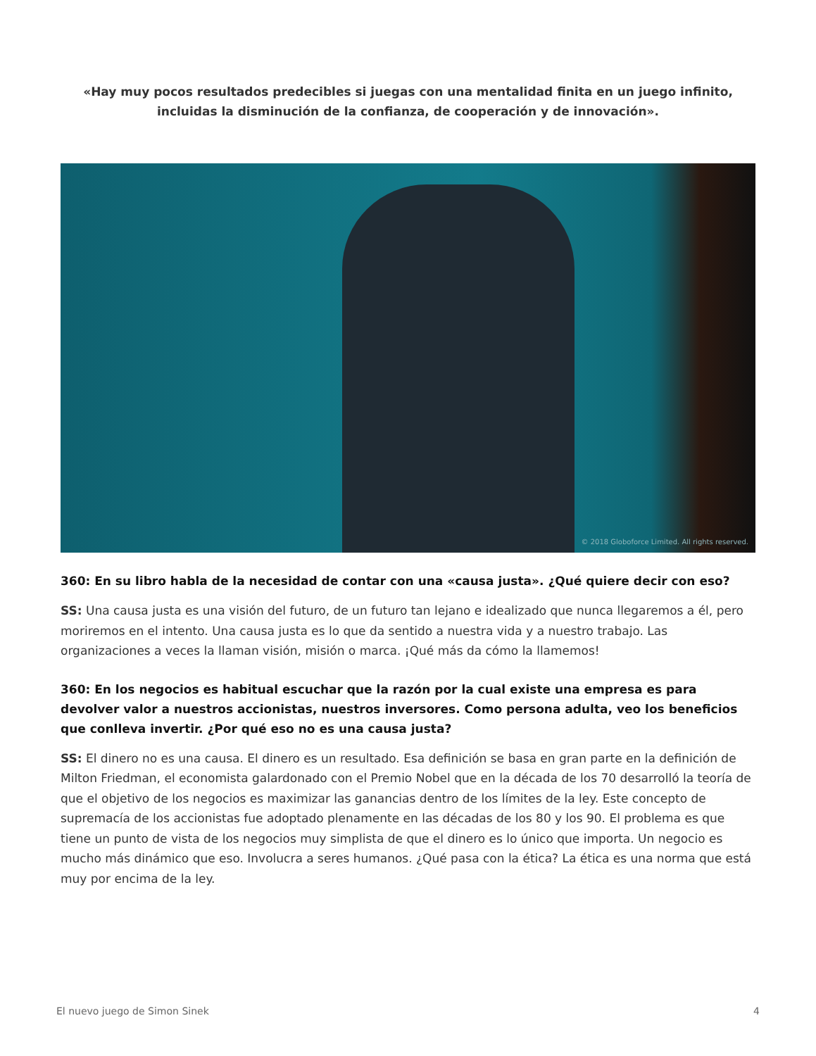«Hay muy pocos resultados predecibles si juegas con una mentalidad finita en un juego infinito, incluidas la disminución de la confianza, de cooperación y de innovación».
© 2018 Globoforce Limited. All rights reserved.
360: En su libro habla de la necesidad de contar con una «causa justa». ¿Qué quiere decir con eso?
SS: Una causa justa es una visión del futuro, de un futuro tan lejano e idealizado que nunca llegaremos a él, pero moriremos en el intento. Una causa justa es lo que da sentido a nuestra vida y a nuestro trabajo. Las organizaciones a veces la llaman visión, misión o marca. ¡Qué más da cómo la llamemos!
360: En los negocios es habitual escuchar que la razón por la cual existe una empresa es para devolver valor a nuestros accionistas, nuestros inversores. Como persona adulta, veo los beneficios que conlleva invertir. ¿Por qué eso no es una causa justa?
SS: El dinero no es una causa. El dinero es un resultado. Esa definición se basa en gran parte en la definición de Milton Friedman, el economista galardonado con el Premio Nobel que en la década de los 70 desarrolló la teoría de que el objetivo de los negocios es maximizar las ganancias dentro de los límites de la ley. Este concepto de supremacía de los accionistas fue adoptado plenamente en las décadas de los 80 y los 90. El problema es que tiene un punto de vista de los negocios muy simplista de que el dinero es lo único que importa. Un negocio es mucho más dinámico que eso. Involucra a seres humanos. ¿Qué pasa con la ética? La ética es una norma que está muy por encima de la ley.
El nuevo juego de Simon Sinek 4